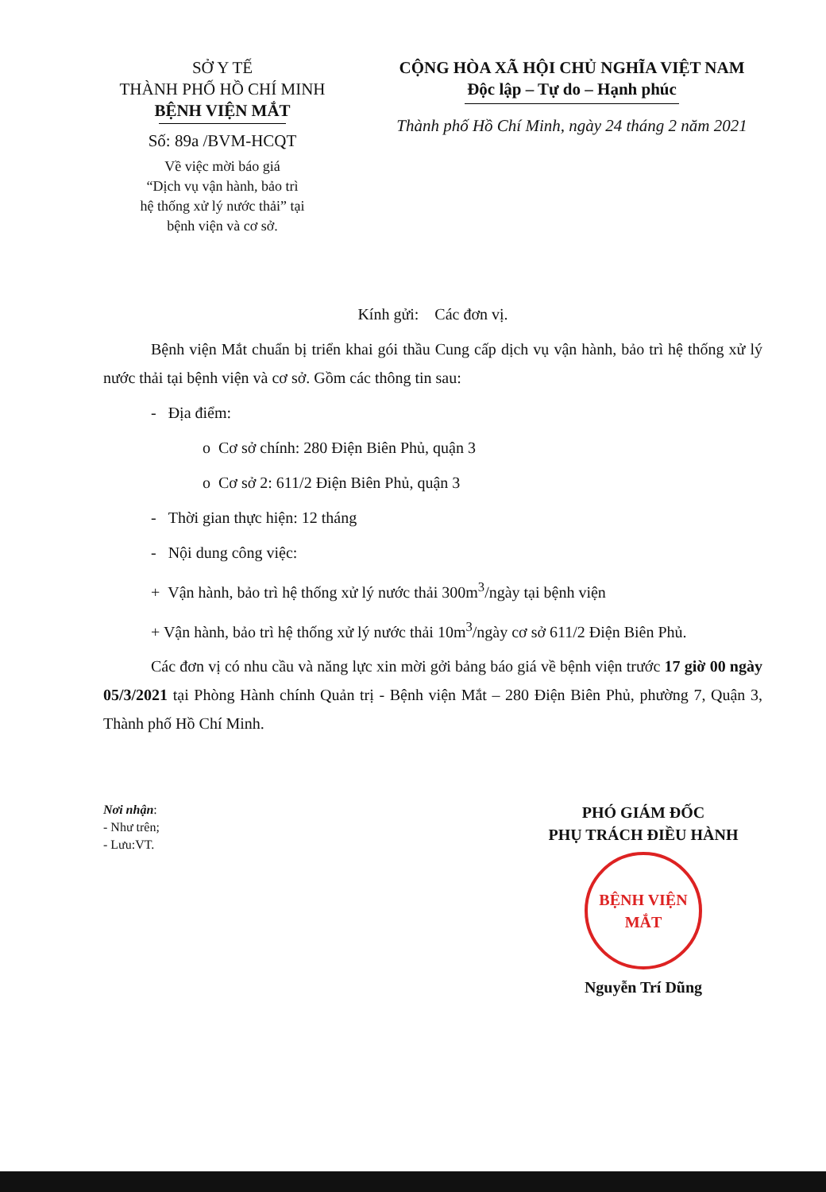SỞ Y TẾ
THÀNH PHỐ HỒ CHÍ MINH
BỆNH VIỆN MẮT
Số: 89a /BVM-HCQT
Về việc mời báo giá
“Dịch vụ vận hành, bảo trì
hệ thống xử lý nước thải” tại
bệnh viện và cơ sở.
CỘNG HÒA XÃ HỘI CHỦ NGHĨA VIỆT NAM
Độc lập – Tự do – Hạnh phúc
Thành phố Hồ Chí Minh, ngày 24 tháng 2 năm 2021
Kính gửi: Các đơn vị.
Bệnh viện Mắt chuẩn bị triển khai gói thầu Cung cấp dịch vụ vận hành, bảo trì hệ thống xử lý nước thải tại bệnh viện và cơ sở. Gồm các thông tin sau:
- Địa điểm:
o Cơ sở chính: 280 Điện Biên Phủ, quận 3
o Cơ sở 2: 611/2 Điện Biên Phủ, quận 3
- Thời gian thực hiện: 12 tháng
- Nội dung công việc:
+ Vận hành, bảo trì hệ thống xử lý nước thải 300m<sup>3</sup>/ngày tại bệnh viện
+ Vận hành, bảo trì hệ thống xử lý nước thải 10m<sup>3</sup>/ngày cơ sở 611/2 Điện Biên Phủ.
Các đơn vị có nhu cầu và năng lực xin mời gởi bảng báo giá về bệnh viện trước 17 giờ 00 ngày 05/3/2021 tại Phòng Hành chính Quản trị - Bệnh viện Mắt – 280 Điện Biên Phủ, phường 7, Quận 3, Thành phố Hồ Chí Minh.
Nơi nhận:
- Như trên;
- Lưu:VT.
PHÓ GIÁM ĐỐC
PHỤ TRÁCH ĐIỀU HÀNH
BỆNH VIỆN
MẮT
Nguyễn Trí Dũng